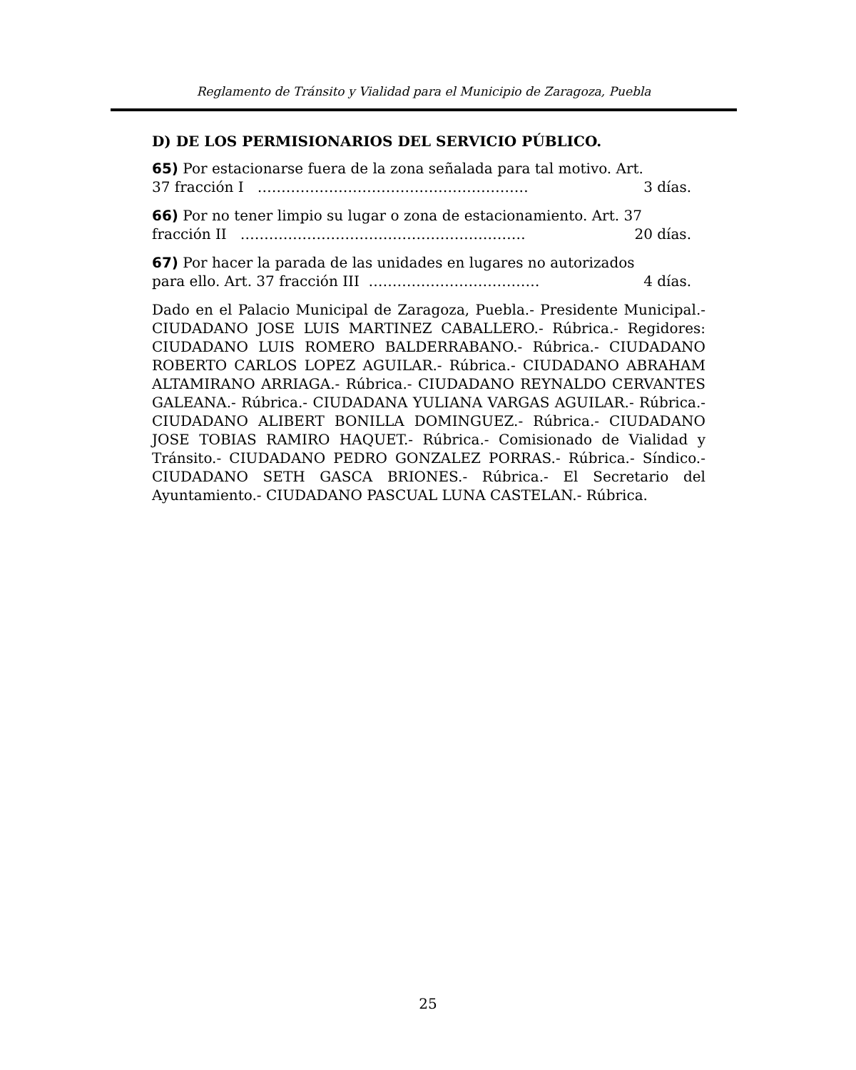Reglamento de Tránsito y Vialidad para el Municipio de Zaragoza, Puebla
D) DE LOS PERMISIONARIOS DEL SERVICIO PÚBLICO.
65) Por estacionarse fuera de la zona señalada para tal motivo. Art.
37 fracción I ………………………………………………… 3 días.
66) Por no tener limpio su lugar o zona de estacionamiento. Art. 37
fracción II …………………………………………………… 20 días.
67) Por hacer la parada de las unidades en lugares no autorizados
para ello. Art. 37 fracción III ……………………………… 4 días.
Dado en el Palacio Municipal de Zaragoza, Puebla.- Presidente Municipal.- CIUDADANO JOSE LUIS MARTINEZ CABALLERO.- Rúbrica.- Regidores: CIUDADANO LUIS ROMERO BALDERRABANO.- Rúbrica.- CIUDADANO ROBERTO CARLOS LOPEZ AGUILAR.- Rúbrica.- CIUDADANO ABRAHAM ALTAMIRANO ARRIAGA.- Rúbrica.- CIUDADANO REYNALDO CERVANTES GALEANA.- Rúbrica.- CIUDADANA YULIANA VARGAS AGUILAR.- Rúbrica.- CIUDADANO ALIBERT BONILLA DOMINGUEZ.- Rúbrica.- CIUDADANO JOSE TOBIAS RAMIRO HAQUET.- Rúbrica.- Comisionado de Vialidad y Tránsito.- CIUDADANO PEDRO GONZALEZ PORRAS.- Rúbrica.- Síndico.- CIUDADANO SETH GASCA BRIONES.- Rúbrica.- El Secretario del Ayuntamiento.- CIUDADANO PASCUAL LUNA CASTELAN.- Rúbrica.
25